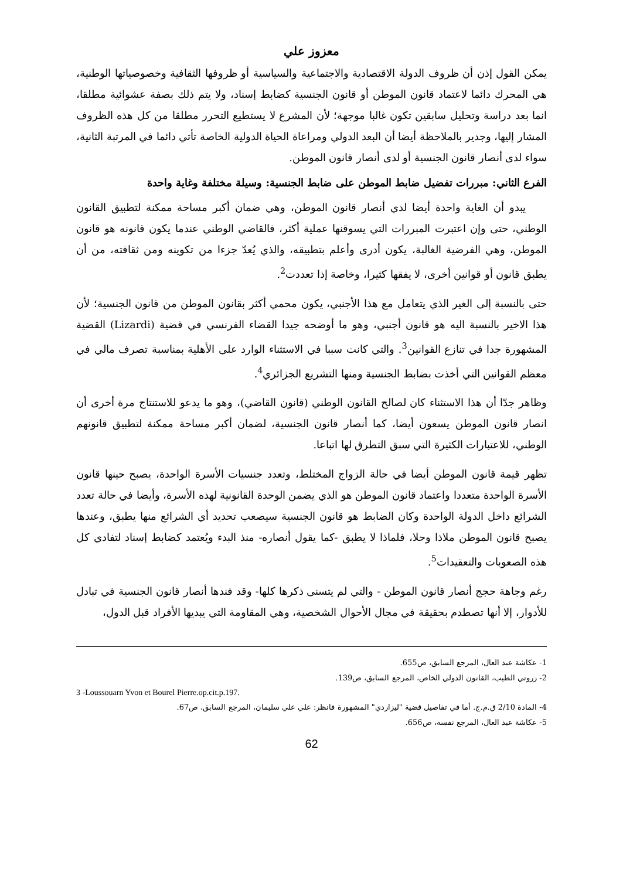معزوز علي
يمكن القول إذن أن ظروف الدولة الاقتصادية والاجتماعية والسياسية أو ظروفها الثقافية وخصوصياتها الوطنية، هي المحرك دائما لاعتماد قانون الموطن أو قانون الجنسية كضابط إسناد، ولا يتم ذلك بصفة عشوائية مطلقا، انما بعد دراسة وتحليل سابقين تكون غالبا موجهة؛ لأن المشرع لا يستطيع التحرر مطلقا من كل هذه الظروف المشار إليها، وجدير بالملاحظة أيضا أن البعد الدولي ومراعاة الحياة الدولية الخاصة تأتي دائما في المرتبة الثانية، سواء لدى أنصار قانون الجنسية أو لدى أنصار قانون الموطن.
الفرع الثاني: مبررات تفضيل ضابط الموطن على ضابط الجنسية: وسيلة مختلفة وغاية واحدة
يبدو أن الغاية واحدة أيضا لدي أنصار قانون الموطن، وهي ضمان أكبر مساحة ممكنة لتطبيق القانون الوطني، حتى وإن اعتبرت المبررات التي يسوقنها عملية أكثر، فالقاضي الوطني عندما يكون قانونه هو قانون الموطن، وهي الفرضية الغالبة، يكون أدرى وأعلم بتطبيقه، والذي يُعدّ جزءا من تكوينه ومن ثقافته، من أن يطبق قانون أو قوانين أخرى، لا يفقها كثيرا، وخاصة إذا تعددت<sup>2</sup>.
حتى بالنسبة إلى الغير الذي يتعامل مع هذا الأجنبي، يكون محمي أكثر بقانون الموطن من قانون الجنسية؛ لأن هذا الاخير بالنسبة اليه هو قانون أجنبي، وهو ما أوضحه جيدا القضاء الفرنسي في قضية (Lizardi) القضية المشهورة جدا في تنازع القوانين<sup>3</sup>. والتي كانت سببا في الاستثناء الوارد على الأهلية بمناسبة تصرف مالي في معظم القوانين التي أخذت بضابط الجنسية ومنها التشريع الجزائري<sup>4</sup>.
وظاهر جدّا أن هذا الاستثناء كان لصالح القانون الوطني (قانون القاضي)، وهو ما يدعو للاستنتاج مرة أخرى أن انصار قانون الموطن يسعون أيضا، كما أنصار قانون الجنسية، لضمان أكبر مساحة ممكنة لتطبيق قانونهم الوطني، للاعتبارات الكثيرة التي سبق التطرق لها اتباعا.
تظهر قيمة قانون الموطن أيضا في حالة الزواج المختلط، وتعدد جنسيات الأسرة الواحدة، يصبح حينها قانون الأسرة الواحدة متعددا واعتماد قانون الموطن هو الذي يضمن الوحدة القانونية لهذه الأسرة، وأيضا في حالة تعدد الشرائع داخل الدولة الواحدة وكان الضابط هو قانون الجنسية سيصعب تحديد أي الشرائع منها يطبق، وعندها يصبح قانون الموطن ملاذا وحلا، فلماذا لا يطبق -كما يقول أنصاره- منذ البدء ويُعتمد كضابط إسناد لتفادي كل هذه الصعوبات والتعقيدات<sup>5</sup>.
رغم وجاهة حجج أنصار قانون الموطن - والتي لم يتسنى ذكرها كلها- وقد فندها أنصار قانون الجنسية في تبادل للأدوار، إلا أنها تصطدم بحقيقة في مجال الأحوال الشخصية، وهي المقاومة التي يبديها الأفراد قبل الدول،
1- عكاشة عبد العال، المرجع السابق، ص655.
2- زروتي الطيب، القانون الدولي الخاص، المرجع السابق، ص139.
3 -Loussouarn Yvon et Bourel Pierre.op.cit.p.197.
4- المادة 2/10 ق.م.ج. أما في تفاصيل قضية "ليزاردي" المشهورة فانظر: علي علي سليمان، المرجع السابق، ص67.
5- عكاشة عبد العال، المرجع نفسه، ص656.
62